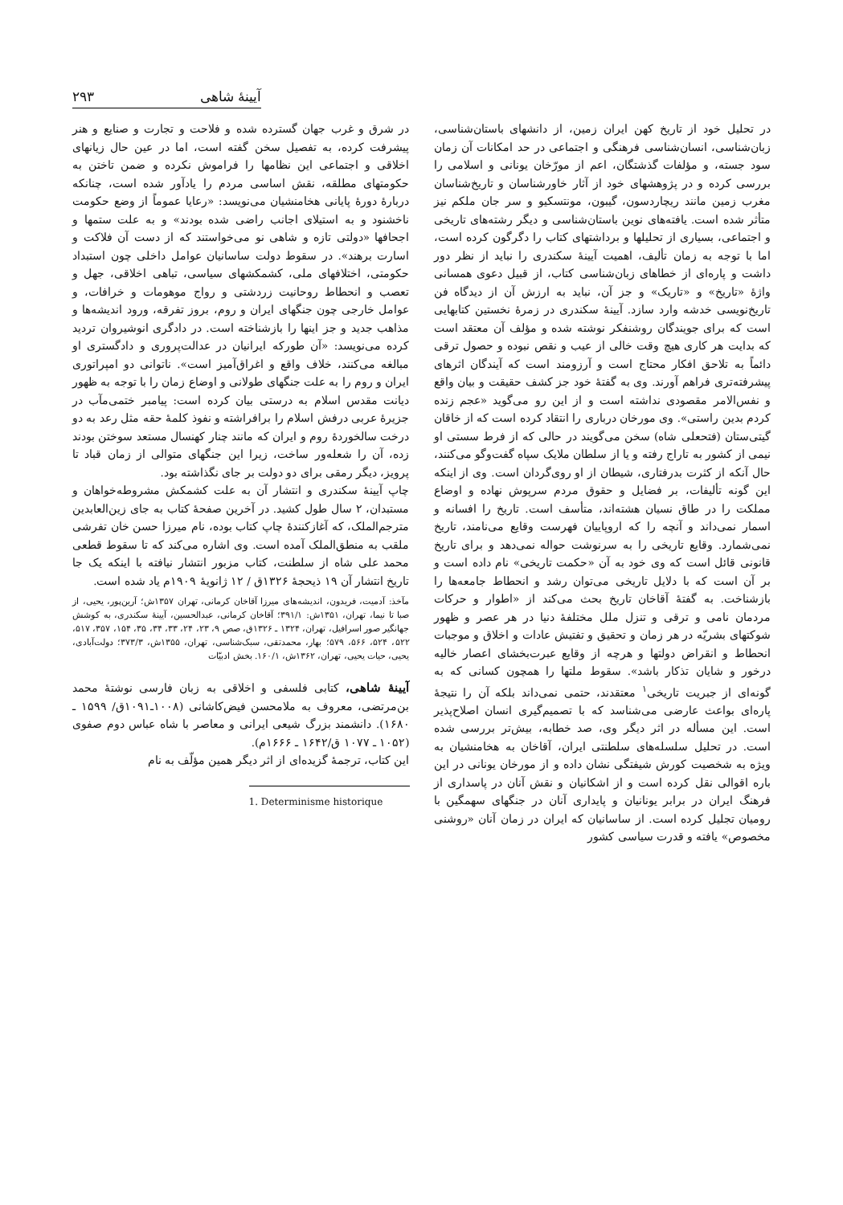آیینهٔ شاهی ۲۹۳
در تحلیل خود از تاریخ کهن ایران زمین، از دانشهای باستان‌شناسی، زبان‌شناسی، انسان‌شناسی فرهنگی و اجتماعی در حد امکانات آن زمان سود جسته، و مؤلفات گذشتگان، اعم از مورّخان یونانی و اسلامی را بررسی کرده و در پژوهشهای خود از آثار خاورشناسان و تاریخ‌شناسان مغرب زمین مانند ریچاردسون، گیبون، مونتسکیو و سر جان ملکم نیز متأثر شده است. یافته‌های نوین باستان‌شناسی و دیگر رشته‌های تاریخی و اجتماعی، بسیاری از تحلیلها و برداشتهای کتاب را دگرگون کرده است، اما با توجه به زمان تألیف، اهمیت آیینهٔ سکندری را نباید از نظر دور داشت و پاره‌ای از خطاهای زبان‌شناسی کتاب، از قبیل دعوی همسانی واژهٔ «تاریخ» و «تاریک» و جز آن، نباید به ارزش آن از دیدگاه فن تاریخ‌نویسی خدشه وارد سازد. آیینهٔ سکندری در زمرهٔ نخستین کتابهایی است که برای جویندگان روشنفکر نوشته شده و مؤلف آن معتقد است که بدایت هر کاری هیچ وقت خالی از عیب و نقص نبوده و حصول ترقی دائماً به تلاحق افکار محتاج است و آرزومند است که آیندگان اثرهای پیشرفته‌تری فراهم آورند. وی به گفتهٔ خود جز کشف حقیقت و بیان واقع و نفس‌الامر مقصودی نداشته است و از این رو می‌گوید «عجم زنده کردم بدین راستی». وی مورخان درباری را انتقاد کرده است که از خاقان گیتی‌ستان (فتحعلی شاه) سخن می‌گویند در حالی که از فرط سستی او نیمی از کشور به تاراج رفته و یا از سلطان ملایک سپاه گفت‌وگو می‌کنند، حال آنکه از کثرت بدرفتاری، شیطان از او روی‌گردان است. وی از اینکه این گونه تألیفات، بر فضایل و حقوق مردم سرپوش نهاده و اوضاع مملکت را در طاق نسیان هشته‌اند، متأسف است. تاریخ را افسانه و اسمار نمی‌داند و آنچه را که اروپاییان فهرست وقایع می‌نامند، تاریخ نمی‌شمارد. وقایع تاریخی را به سرنوشت حواله نمی‌دهد و برای تاریخ قانونی قائل است که وی خود به آن «حکمت تاریخی» نام داده است و بر آن است که با دلایل تاریخی می‌توان رشد و انحطاط جامعه‌ها را بازشناخت. به گفتهٔ آقاخان تاریخ بحث می‌کند از «اطوار و حرکات مردمان نامی و ترقی و تنزل ملل مختلفهٔ دنیا در هر عصر و ظهور شوکتهای بشریّه در هر زمان و تحقیق و تفتیش عادات و اخلاق و موجبات انحطاط و انقراض دولتها و هرچه از وقایع عبرت‌بخشای اعصار خالیه درخور و شایان تذکار باشد». سقوط ملتها را همچون کسانی که به گونه‌ای از جبریت تاریخی<sup>۱</sup> معتقدند، حتمی نمی‌داند بلکه آن را نتیجهٔ پاره‌ای بواعث عارضی می‌شناسد که با تصمیم‌گیری انسان اصلاح‌پذیر است. این مسأله در اثر دیگر وی، صد خطابه، بیش‌تر بررسی شده است. در تحلیل سلسله‌های سلطنتی ایران، آقاخان به هخامنشیان به ویژه به شخصیت کورش شیفتگی نشان داده و از مورخان یونانی در این باره اقوالی نقل کرده است و از اشکانیان و نقش آنان در پاسداری از فرهنگ ایران در برابر یونانیان و پایداری آنان در جنگهای سهمگین با رومیان تجلیل کرده است. از ساسانیان که ایران در زمان آنان «روشنی مخصوص» یافته و قدرت سیاسی کشور
در شرق و غرب جهان گسترده شده و فلاحت و تجارت و صنایع و هنر پیشرفت کرده، به تفصیل سخن گفته است، اما در عین حال زیانهای اخلاقی و اجتماعی این نظامها را فراموش نکرده و ضمن تاختن به حکومتهای مطلقه، نقش اساسی مردم را یادآور شده است، چنانکه دربارهٔ دورهٔ پایانی هخامنشیان می‌نویسد: «رعایا عموماً از وضع حکومت ناخشنود و به استیلای اجانب راضی شده بودند» و به علت ستمها و اجحافها «دولتی تازه و شاهی نو می‌خواستند که از دست آن فلاکت و اسارت برهند». در سقوط دولت ساسانیان عوامل داخلی چون استبداد حکومتی، اختلافهای ملی، کشمکشهای سیاسی، تباهی اخلاقی، جهل و تعصب و انحطاط روحانیت زردشتی و رواج موهومات و خرافات، و عوامل خارجی چون جنگهای ایران و روم، بروز تفرقه، ورود اندیشه‌ها و مذاهب جدید و جز اینها را بازشناخته است. در دادگری انوشیروان تردید کرده می‌نویسد: «آن طورکه ایرانیان در عدالت‌پروری و دادگستری او مبالغه می‌کنند، خلاف واقع و اغراق‌آمیز است». ناتوانی دو امپراتوری ایران و روم را به علت جنگهای طولانی و اوضاع زمان را با توجه به ظهور دیانت مقدس اسلام به درستی بیان کرده است: پیامبر ختمی‌مآب در جزیرهٔ عربی درفش اسلام را برافراشته و نفوذ کلمهٔ حقه مثل رعد به دو درخت سالخوردهٔ روم و ایران که مانند چنار کهنسال مستعد سوختن بودند زده، آن را شعله‌ور ساخت، زیرا این جنگهای متوالی از زمان قباد تا پرویز، دیگر رمقی برای دو دولت بر جای نگذاشته بود.
چاپ آیینهٔ سکندری و انتشار آن به علت کشمکش مشروطه‌خواهان و مستبدان، ۲ سال طول کشید. در آخرین صفحهٔ کتاب به جای زین‌العابدین مترجم‌الملک، که آغازکنندهٔ چاپ کتاب بوده، نام میرزا حسن خان تفرشی ملقب به منطق‌الملک آمده است. وی اشاره می‌کند که تا سقوط قطعی محمد علی شاه از سلطنت، کتاب مزبور انتشار نیافته با اینکه یک جا تاریخ انتشار آن ۱۹ ذیحجهٔ ۱۳۲۶ق / ۱۲ ژانویهٔ ۱۹۰۹م یاد شده است.
مآخذ: آدمیت، فریدون، اندیشه‌های میرزا آقاخان کرمانی، تهران ۱۳۵۷ش؛ آرین‌پور، یحیی، از صبا تا نیما، تهران، ۱۳۵۱ش: ۳۹۱/۱؛ آقاخان کرمانی، عبدالحسین، آیینهٔ سکندری، به کوشش جهانگیر صور اسرافیل، تهران، ۱۳۲۴ ـ ۱۳۲۶ق، صص ۹، ۲۳، ۲۴، ۳۳، ۳۴، ۳۵، ۱۵۴، ۳۵۷، ۵۱۷، ۵۲۲، ۵۲۴، ۵۶۶، ۵۷۹؛ بهار، محمدتقی، سبک‌شناسی، تهران، ۱۳۵۵ش، ۳۷۳/۳؛ دولت‌آبادی، یحیی، حیات یحیی، تهران، ۱۳۶۲ش، ۱۶۰/۱. بخش ادبیّات
آیینهٔ شاهی، کتابی فلسفی و اخلاقی به زبان فارسی نوشتهٔ محمد بن‌مرتضی، معروف به ملامحسن فیض‌کاشانی (۱۰۰۸ـ۱۰۹۱ق/ ۱۵۹۹ ـ ۱۶۸۰). دانشمند بزرگ شیعی ایرانی و معاصر با شاه عباس دوم صفوی (۱۰۵۲ ـ ۱۰۷۷ ق/۱۶۴۲ ـ ۱۶۶۶م).
این کتاب، ترجمهٔ گزیده‌ای از اثر دیگر همین مؤلّف به نام
1. Determinisme historique